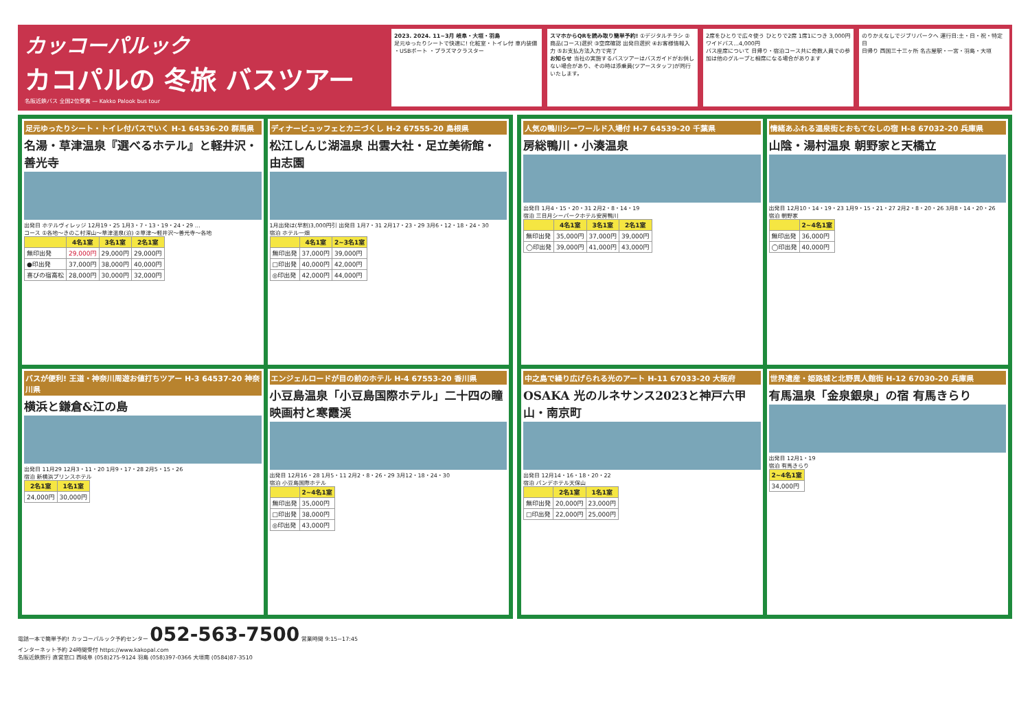カッコーパルック
カコパルの 冬旅 バスツアー
名阪近鉄バス 全国2位受賞 — Kakko Palook bus tour
2023. 2024. 11~3月 岐阜・大垣・羽島
足元ゆったりシートで快適に! 化粧室・トイレ付 車内装備 ・USBポート ・プラズマクラスター
スマホからQRを読み取り簡単予約! ①デジタルチラシ ②商品(コース)選択 ③空席確認 出発日選択 ④お客様情報入力 ⑤お支払方法入力で完了
お知らせ 当社の実施するバスツアーはバスガイドがお供しない場合があり、その時は添乗員(ツアースタッフ)が同行いたします。
2席をひとりで広々使う ひとりで2席 1席1につき 3,000円 ワイドバス…4,000円
バス座席について 日帰り・宿泊コース共に奇数人員での参加は他のグループと相席になる場合があります
のりかえなしでジブリパークへ 運行日:土・日・祝・特定日
日帰り 西国三十三ヶ所 名古屋駅・一宮・羽島・大垣
足元ゆったりシート・トイレ付バスでいく H-1 64536-20 群馬県
名湯・草津温泉『選べるホテル』と軽井沢・善光寺
出発日 ホテルヴィレッジ 12月19・25 1月3・7・13・19・24・29 …
コース ①各地～きのこ村深山～草津温泉(泊) ②草津～軽井沢～善光寺～各地
| | 4名1室 | 3名1室 | 2名1室 |
| --- | --- | --- | --- |
| 無印出発 | 29,000円 | 29,000円 | 29,000円 |
| ●印出発 | 37,000円 | 38,000円 | 40,000円 |
| 喜びの宿高松 | 28,000円 | 30,000円 | 32,000円 |
ディナービュッフェとカニづくし H-2 67555-20 島根県
松江しんじ湖温泉 出雲大社・足立美術館・由志園
1月出発は(早割)3,000円引 出発日 1月7・31 2月17・23・29 3月6・12・18・24・30
宿泊 ホテル一畑
| | 4名1室 | 2~3名1室 |
| --- | --- | --- |
| 無印出発 | 37,000円 | 39,000円 |
| □印出発 | 40,000円 | 42,000円 |
| ◎印出発 | 42,000円 | 44,000円 |
バスが便利! 王道・神奈川周遊お値打ちツアー H-3 64537-20 神奈川県
横浜と鎌倉&江の島
出発日 11月29 12月3・11・20 1月9・17・28 2月5・15・26
宿泊 新横浜プリンスホテル
| 2名1室 | 1名1室 |
| --- | --- |
| 24,000円 | 30,000円 |
エンジェルロードが目の前のホテル H-4 67553-20 香川県
小豆島温泉「小豆島国際ホテル」二十四の瞳映画村と寒霞渓
出発日 12月16・28 1月5・11 2月2・8・26・29 3月12・18・24・30
宿泊 小豆島国際ホテル
| | 2~4名1室 |
| --- | --- |
| 無印出発 | 35,000円 |
| □印出発 | 38,000円 |
| ◎印出発 | 43,000円 |
人気の鴨川シーワールド入場付 H-7 64539-20 千葉県
房総鴨川・小湊温泉
出発日 1月4・15・20・31 2月2・8・14・19
宿泊 三日月シーパークホテル安房鴨川
| | 4名1室 | 3名1室 | 2名1室 |
| --- | --- | --- | --- |
| 無印出発 | 35,000円 | 37,000円 | 39,000円 |
| ◯印出発 | 39,000円 | 41,000円 | 43,000円 |
情緒あふれる温泉街とおもてなしの宿 H-8 67032-20 兵庫県
山陰・湯村温泉 朝野家と天橋立
出発日 12月10・14・19・23 1月9・15・21・27 2月2・8・20・26 3月8・14・20・26
宿泊 朝野家
| | 2~4名1室 |
| --- | --- |
| 無印出発 | 36,000円 |
| ◯印出発 | 40,000円 |
中之島で繰り広げられる光のアート H-11 67033-20 大阪府
OSAKA 光のルネサンス2023と神戸六甲山・南京町
出発日 12月14・16・18・20・22
宿泊 パンデホテル天保山
| | 2名1室 | 1名1室 |
| --- | --- | --- |
| 無印出発 | 20,000円 | 23,000円 |
| □印出発 | 22,000円 | 25,000円 |
世界遺産・姫路城と北野異人館街 H-12 67030-20 兵庫県
有馬温泉「金泉銀泉」の宿 有馬きらり
出発日 12月1・19
宿泊 有馬きらり
| 2~4名1室 |
| --- |
| 34,000円 |
電話一本で簡単予約! カッコーパルック予約センター 052-563-7500 営業時間 9:15~17:45
インターネット予約 24時間受付 https://www.kakopal.com
名阪近鉄旅行 直営窓口 西岐阜 (058)275-9124 羽島 (058)397-0366 大垣南 (0584)87-3510